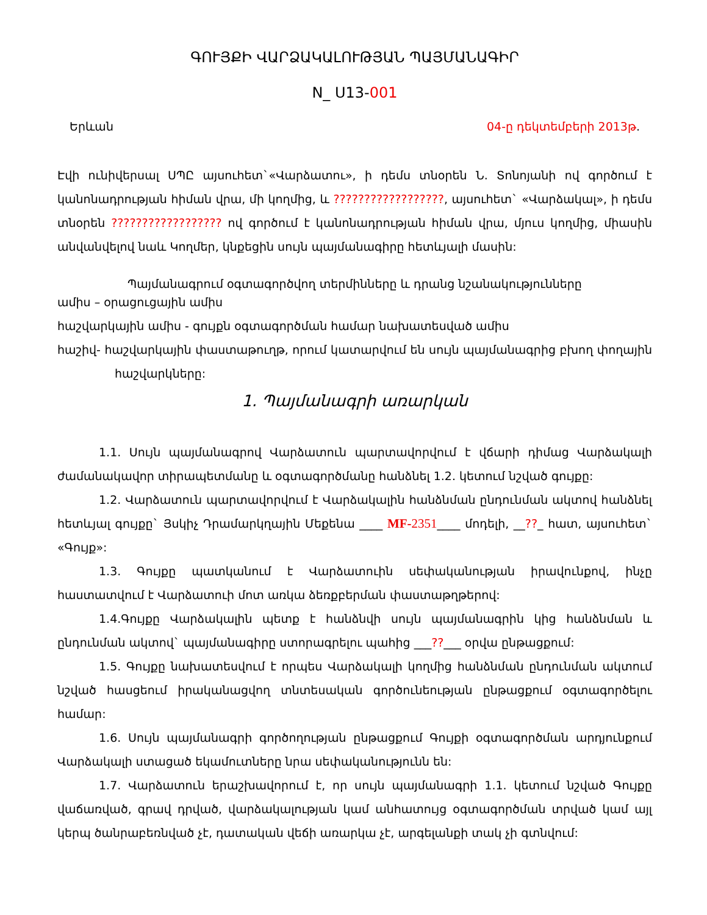ԳՈՒՅՔԻ ՎԱՐՁԱԿԱԼՈՒԹՅԱՆ ՊԱՅՄԱՆԱԳԻՐ
N_ U13-001
Երևան 04-ը դեկտեմբերի 2013թ.
Էվի ունիվերսալ ՍՊԸ այսուհետ`«Վարձատու», ի դեմս տնօրեն Ն. Տոնոյանի ով գործում է կանոնադրության հիման վրա, մի կողմից, և ??????????????????, այսուհետ` «Վարձակալ», ի դեմս տնօրեն ?????????????????? ով գործում է կանոնադրության հիման վրա, մյուս կողմից, միասին անվանվելով նաև Կողմեր, կնքեցին սույն պայմանագիրը հետևյալի մասին:
Պայմանագրում օգտագործվող տերմինները և դրանց նշանակությունները
ամիս – օրացուցային ամիս
հաշվարկային ամիս - գույքն օգտագործման համար նախատեսված ամիս
հաշիվ- հաշվարկային փաստաթուղթ, որում կատարվում են սույն պայմանագրից բխող փողային հաշվարկները:
1. Պայմանագրի առարկան
1.1. Սույն պայմանագրով Վարձատուն պարտավորվում է վճարի դիմաց Վարձակալի ժամանակավոր տիրապետմանը և օգտագործմանը հանձնել 1.2. կետում նշված գույքը:
1.2. Վարձատուն պարտավորվում է Վարձակալին հանձնման ընդունման ակտով հանձնել հետևյալ գույքը` Յսկիչ Դրամարկղային Մեքենա ____ MF-2351____ մոդելի, __??_ հատ, այսուհետ` «Գույք»:
1.3. Գույքը պատկանում է Վարձատուին սեփականության իրավունքով, ինչը հաստատվում է Վարձատուի մոտ առկա ձեռքբերման փաստաթղթերով:
1.4.Գույքը Վարձակալին պետք է հանձնվի սույն պայմանագրին կից հանձնման և ընդունման ակտով` պայմանագիրը ստորագրելու պահից ___??___ օրվա ընթացքում:
1.5. Գույքը նախատեսվում է որպես Վարձակալի կողմից հանձնման ընդունման ակտում նշված հասցեում իրականացվող տնտեսական գործունեության ընթացքում օգտագործելու համար:
1.6. Սույն պայմանագրի գործողության ընթացքում Գույքի օգտագործման արդյունքում Վարձակալի ստացած եկամուտները նրա սեփականությունն են:
1.7. Վարձատուն երաշխավորում է, որ սույն պայմանագրի 1.1. կետում նշված Գույքը վաճառված, գրավ դրված, վարձակալության կամ անհատույց օգտագործման տրված կամ այլ կերպ ծանրաբեռնված չէ, դատական վեճի առարկա չէ, արգելանքի տակ չի գտնվում: